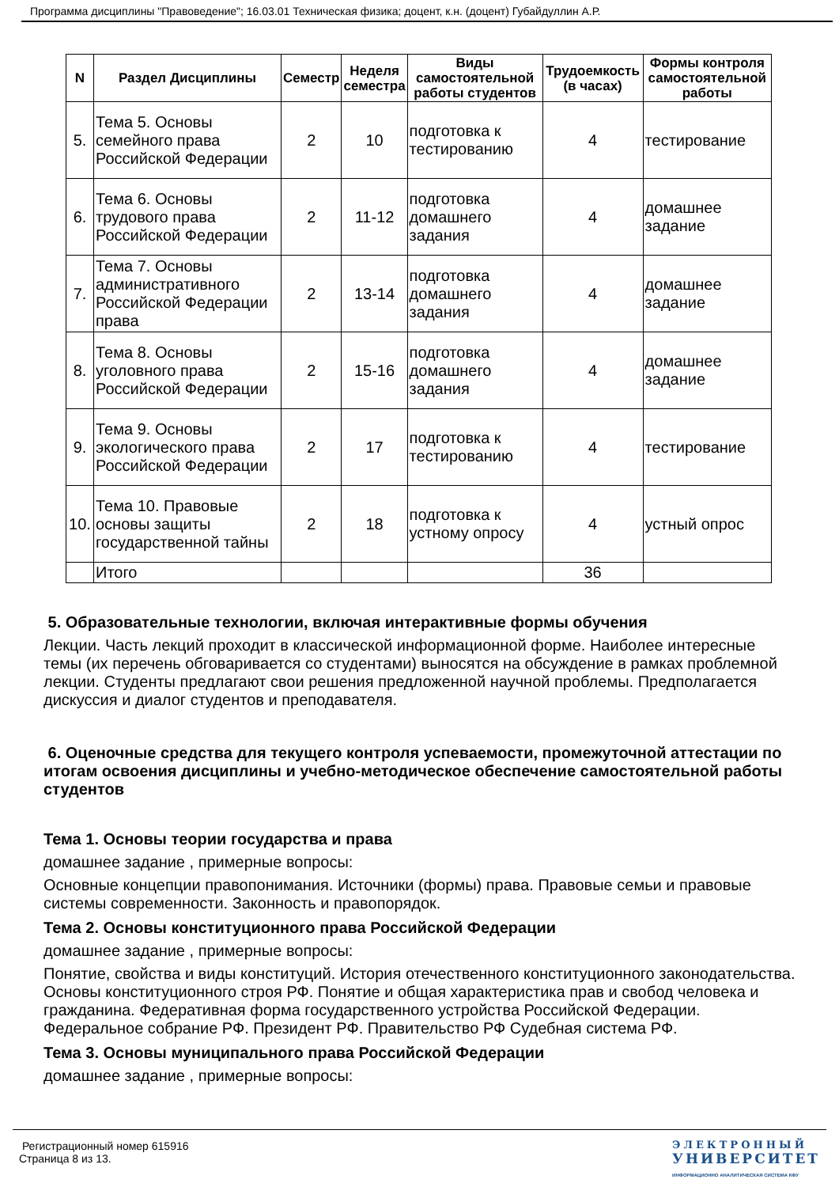Программа дисциплины "Правоведение"; 16.03.01 Техническая физика; доцент, к.н. (доцент) Губайдуллин А.Р.
| N | Раздел Дисциплины | Семестр | Неделя семестра | Виды самостоятельной работы студентов | Трудоемкость (в часах) | Формы контроля самостоятельной работы |
| --- | --- | --- | --- | --- | --- | --- |
| 5. | Тема 5. Основы семейного права Российской Федерации | 2 | 10 | подготовка к тестированию | 4 | тестирование |
| 6. | Тема 6. Основы трудового права Российской Федерации | 2 | 11-12 | подготовка домашнего задания | 4 | домашнее задание |
| 7. | Тема 7. Основы административного Российской Федерации права | 2 | 13-14 | подготовка домашнего задания | 4 | домашнее задание |
| 8. | Тема 8. Основы уголовного права Российской Федерации | 2 | 15-16 | подготовка домашнего задания | 4 | домашнее задание |
| 9. | Тема 9. Основы экологического права Российской Федерации | 2 | 17 | подготовка к тестированию | 4 | тестирование |
| 10. | Тема 10. Правовые основы защиты государственной тайны | 2 | 18 | подготовка к устному опросу | 4 | устный опрос |
| | Итого | | | | 36 | |
5. Образовательные технологии, включая интерактивные формы обучения
Лекции. Часть лекций проходит в классической информационной форме. Наиболее интересные темы (их перечень обговаривается со студентами) выносятся на обсуждение в рамках проблемной лекции. Студенты предлагают свои решения предложенной научной проблемы. Предполагается дискуссия и диалог студентов и преподавателя.
6. Оценочные средства для текущего контроля успеваемости, промежуточной аттестации по итогам освоения дисциплины и учебно-методическое обеспечение самостоятельной работы студентов
Тема 1. Основы теории государства и права
домашнее задание , примерные вопросы:
Основные концепции правопонимания. Источники (формы) права. Правовые семьи и правовые системы современности. Законность и правопорядок.
Тема 2. Основы конституционного права Российской Федерации
домашнее задание , примерные вопросы:
Понятие, свойства и виды конституций. История отечественного конституционного законодательства. Основы конституционного строя РФ. Понятие и общая характеристика прав и свобод человека и гражданина. Федеративная форма государственного устройства Российской Федерации. Федеральное собрание РФ. Президент РФ. Правительство РФ Судебная система РФ.
Тема 3. Основы муниципального права Российской Федерации
домашнее задание , примерные вопросы:
Регистрационный номер 615916
Страница 8 из 13.
ЭЛЕКТРОННЫЙ
УНИВЕРСИТЕТ
ИНФОРМАЦИОННО АНАЛИТИЧЕСКАЯ СИСТЕМА КФУ